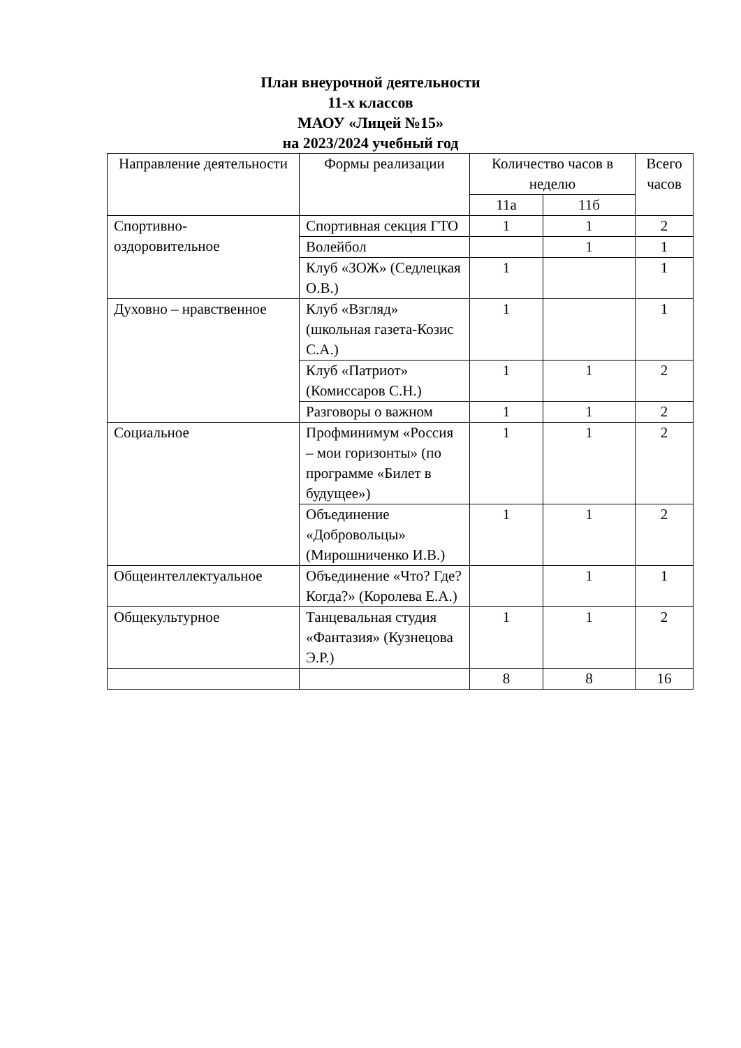План внеурочной деятельности
11-х классов
МАОУ «Лицей №15»
на 2023/2024 учебный год
| Направление деятельности | Формы реализации | Количество часов в неделю | | Всего часов |
| --- | --- | --- | --- | --- |
| | | 11а | 11б | |
| Спортивно-оздоровительное | Спортивная секция ГТО | 1 | 1 | 2 |
| | Волейбол | | 1 | 1 |
| | Клуб «ЗОЖ» (Седлецкая О.В.) | 1 | | 1 |
| Духовно – нравственное | Клуб «Взгляд» (школьная газета-Козис С.А.) | 1 | | 1 |
| | Клуб «Патриот» (Комиссаров С.Н.) | 1 | 1 | 2 |
| | Разговоры о важном | 1 | 1 | 2 |
| Социальное | Профминимум «Россия – мои горизонты» (по программе «Билет в будущее») | 1 | 1 | 2 |
| | Объединение «Добровольцы» (Мирошниченко И.В.) | 1 | 1 | 2 |
| Общеинтеллектуальное | Объединение «Что? Где? Когда?» (Королева Е.А.) | | 1 | 1 |
| Общекультурное | Танцевальная студия «Фантазия» (Кузнецова Э.Р.) | 1 | 1 | 2 |
| | | 8 | 8 | 16 |